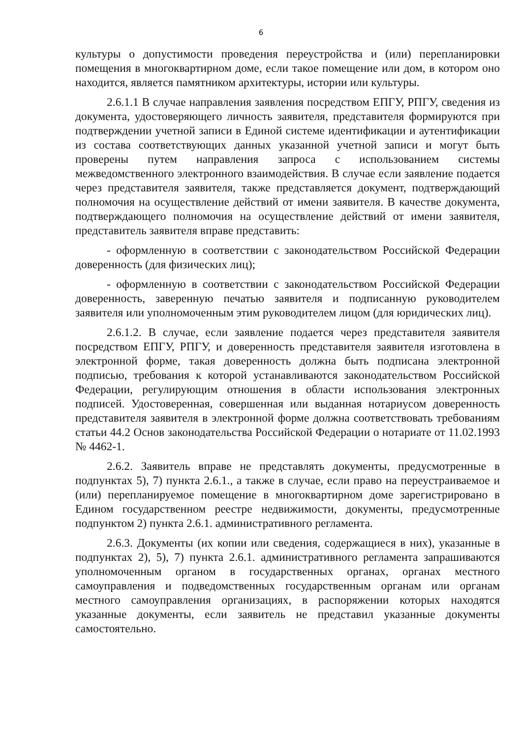6
культуры о допустимости проведения переустройства и (или) перепланировки помещения в многоквартирном доме, если такое помещение или дом, в котором оно находится, является памятником архитектуры, истории или культуры.
2.6.1.1 В случае направления заявления посредством ЕПГУ, РПГУ, сведения из документа, удостоверяющего личность заявителя, представителя формируются при подтверждении учетной записи в Единой системе идентификации и аутентификации из состава соответствующих данных указанной учетной записи и могут быть проверены путем направления запроса с использованием системы межведомственного электронного взаимодействия. В случае если заявление подается через представителя заявителя, также представляется документ, подтверждающий полномочия на осуществление действий от имени заявителя. В качестве документа, подтверждающего полномочия на осуществление действий от имени заявителя, представитель заявителя вправе представить:
- оформленную в соответствии с законодательством Российской Федерации доверенность (для физических лиц);
- оформленную в соответствии с законодательством Российской Федерации доверенность, заверенную печатью заявителя и подписанную руководителем заявителя или уполномоченным этим руководителем лицом (для юридических лиц).
2.6.1.2. В случае, если заявление подается через представителя заявителя посредством ЕПГУ, РПГУ, и доверенность представителя заявителя изготовлена в электронной форме, такая доверенность должна быть подписана электронной подписью, требования к которой устанавливаются законодательством Российской Федерации, регулирующим отношения в области использования электронных подписей. Удостоверенная, совершенная или выданная нотариусом доверенность представителя заявителя в электронной форме должна соответствовать требованиям статьи 44.2 Основ законодательства Российской Федерации о нотариате от 11.02.1993 № 4462-1.
2.6.2. Заявитель вправе не представлять документы, предусмотренные в подпунктах 5), 7) пункта 2.6.1., а также в случае, если право на переустраиваемое и (или) перепланируемое помещение в многоквартирном доме зарегистрировано в Едином государственном реестре недвижимости, документы, предусмотренные подпунктом 2) пункта 2.6.1. административного регламента.
2.6.3. Документы (их копии или сведения, содержащиеся в них), указанные в подпунктах 2), 5), 7) пункта 2.6.1. административного регламента запрашиваются уполномоченным органом в государственных органах, органах местного самоуправления и подведомственных государственным органам или органам местного самоуправления организациях, в распоряжении которых находятся указанные документы, если заявитель не представил указанные документы самостоятельно.